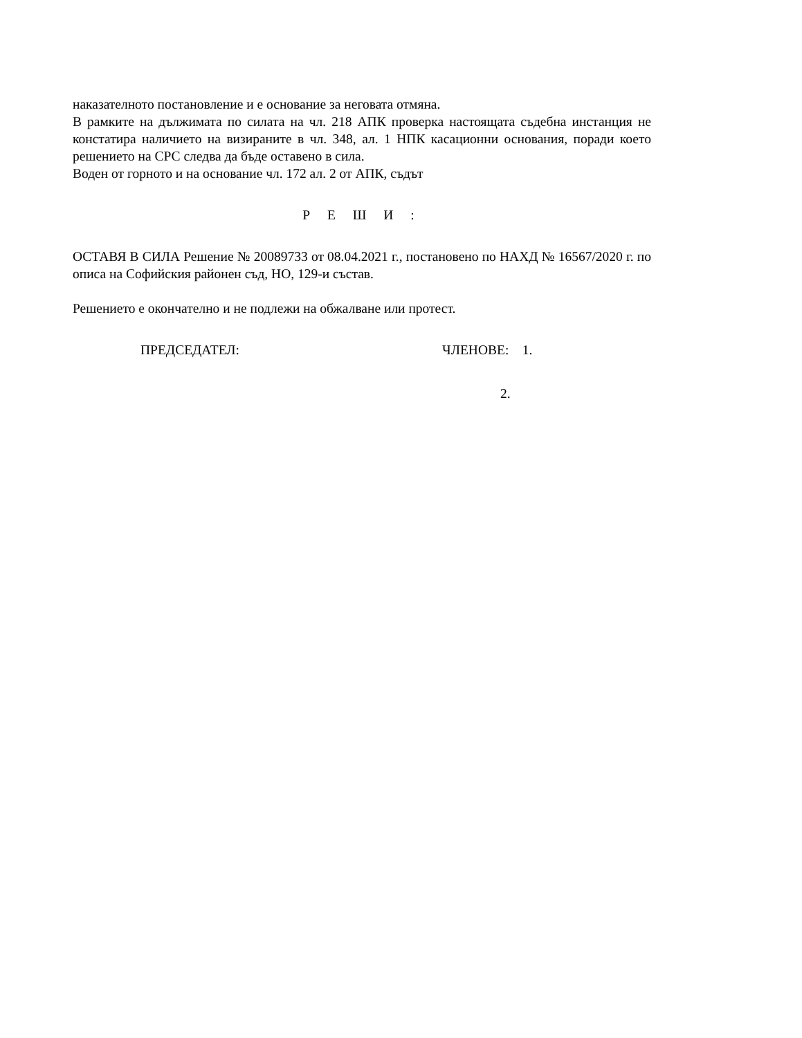наказателното постановление и е основание за неговата отмяна.
В рамките на дължимата по силата на чл. 218 АПК проверка настоящата съдебна инстанция не констатира наличието на визираните в чл. 348, ал. 1 НПК касационни основания, поради което решението на СРС следва да бъде оставено в сила.
Воден от горното и на основание чл. 172 ал. 2 от АПК, съдът
Р Е Ш И :
ОСТАВЯ В СИЛА Решение № 20089733 от 08.04.2021 г., постановено по НАХД № 16567/2020 г. по описа на Софийския районен съд, НО, 129-и състав.
Решението е окончателно и не подлежи на обжалване или протест.
ПРЕДСЕДАТЕЛ: ЧЛЕНОВЕ: 1.
2.